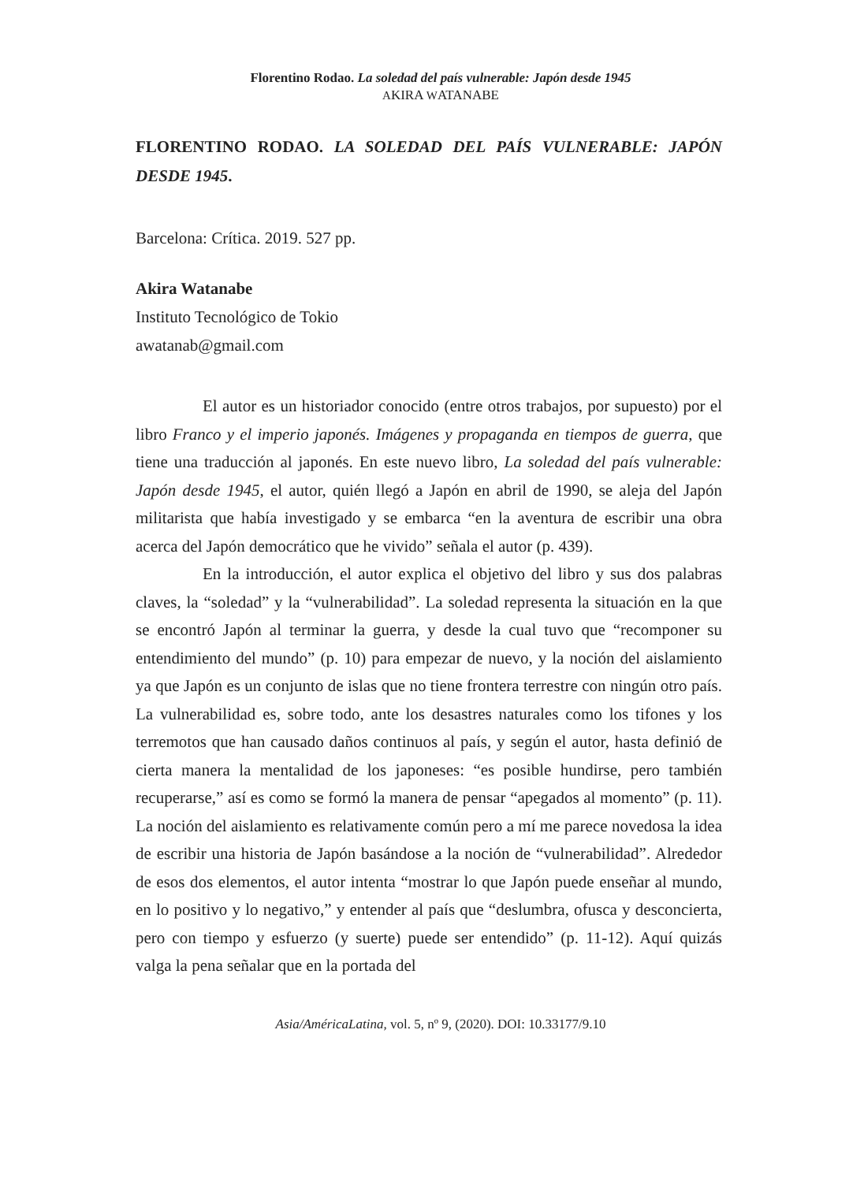Florentino Rodao. La soledad del país vulnerable: Japón desde 1945
AKIRA WATANABE
FLORENTINO RODAO. LA SOLEDAD DEL PAÍS VULNERABLE: JAPÓN DESDE 1945.
Barcelona: Crítica. 2019. 527 pp.
Akira Watanabe
Instituto Tecnológico de Tokio
awatanab@gmail.com
El autor es un historiador conocido (entre otros trabajos, por supuesto) por el libro Franco y el imperio japonés. Imágenes y propaganda en tiempos de guerra, que tiene una traducción al japonés. En este nuevo libro, La soledad del país vulnerable: Japón desde 1945, el autor, quién llegó a Japón en abril de 1990, se aleja del Japón militarista que había investigado y se embarca “en la aventura de escribir una obra acerca del Japón democrático que he vivido” señala el autor (p. 439).
En la introducción, el autor explica el objetivo del libro y sus dos palabras claves, la “soledad” y la “vulnerabilidad”. La soledad representa la situación en la que se encontró Japón al terminar la guerra, y desde la cual tuvo que “recomponer su entendimiento del mundo” (p. 10) para empezar de nuevo, y la noción del aislamiento ya que Japón es un conjunto de islas que no tiene frontera terrestre con ningún otro país. La vulnerabilidad es, sobre todo, ante los desastres naturales como los tifones y los terremotos que han causado daños continuos al país, y según el autor, hasta definió de cierta manera la mentalidad de los japoneses: “es posible hundirse, pero también recuperarse,” así es como se formó la manera de pensar “apegados al momento” (p. 11). La noción del aislamiento es relativamente común pero a mí me parece novedosa la idea de escribir una historia de Japón basándose a la noción de “vulnerabilidad”. Alrededor de esos dos elementos, el autor intenta “mostrar lo que Japón puede enseñar al mundo, en lo positivo y lo negativo,” y entender al país que “deslumbra, ofusca y desconcierta, pero con tiempo y esfuerzo (y suerte) puede ser entendido” (p. 11-12). Aquí quizás valga la pena señalar que en la portada del
Asia/AméricaLatina, vol. 5, nº 9, (2020). DOI: 10.33177/9.10